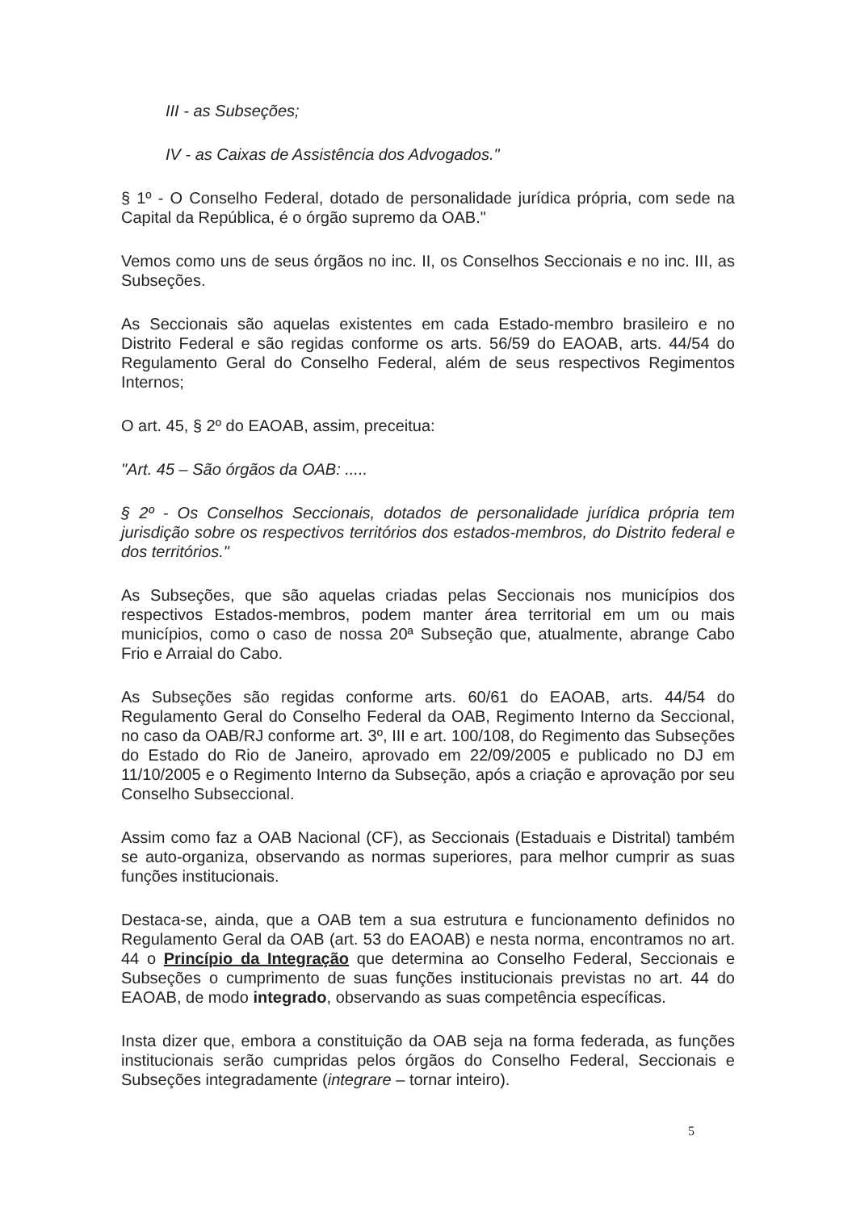III - as Subseções;
IV - as Caixas de Assistência dos Advogados."
§ 1º - O Conselho Federal, dotado de personalidade jurídica própria, com sede na Capital da República, é o órgão supremo da OAB."
Vemos como uns de seus órgãos no inc. II, os Conselhos Seccionais e no inc. III, as Subseções.
As Seccionais são aquelas existentes em cada Estado-membro brasileiro e no Distrito Federal e são regidas conforme os arts. 56/59 do EAOAB, arts. 44/54 do Regulamento Geral do Conselho Federal, além de seus respectivos Regimentos Internos;
O art. 45, § 2º do EAOAB, assim, preceitua:
"Art. 45 – São órgãos da OAB: .....
§ 2º - Os Conselhos Seccionais, dotados de personalidade jurídica própria tem jurisdição sobre os respectivos territórios dos estados-membros, do Distrito federal e dos territórios."
As Subseções, que são aquelas criadas pelas Seccionais nos municípios dos respectivos Estados-membros, podem manter área territorial em um ou mais municípios, como o caso de nossa 20ª Subseção que, atualmente, abrange Cabo Frio e Arraial do Cabo.
As Subseções são regidas conforme arts. 60/61 do EAOAB, arts. 44/54 do Regulamento Geral do Conselho Federal da OAB, Regimento Interno da Seccional, no caso da OAB/RJ conforme art. 3º, III e art. 100/108, do Regimento das Subseções do Estado do Rio de Janeiro, aprovado em 22/09/2005 e publicado no DJ em 11/10/2005 e o Regimento Interno da Subseção, após a criação e aprovação por seu Conselho Subseccional.
Assim como faz a OAB Nacional (CF), as Seccionais (Estaduais e Distrital) também se auto-organiza, observando as normas superiores, para melhor cumprir as suas funções institucionais.
Destaca-se, ainda, que a OAB tem a sua estrutura e funcionamento definidos no Regulamento Geral da OAB (art. 53 do EAOAB) e nesta norma, encontramos no art. 44 o Princípio da Integração que determina ao Conselho Federal, Seccionais e Subseções o cumprimento de suas funções institucionais previstas no art. 44 do EAOAB, de modo integrado, observando as suas competência específicas.
Insta dizer que, embora a constituição da OAB seja na forma federada, as funções institucionais serão cumpridas pelos órgãos do Conselho Federal, Seccionais e Subseções integradamente (integrare – tornar inteiro).
5